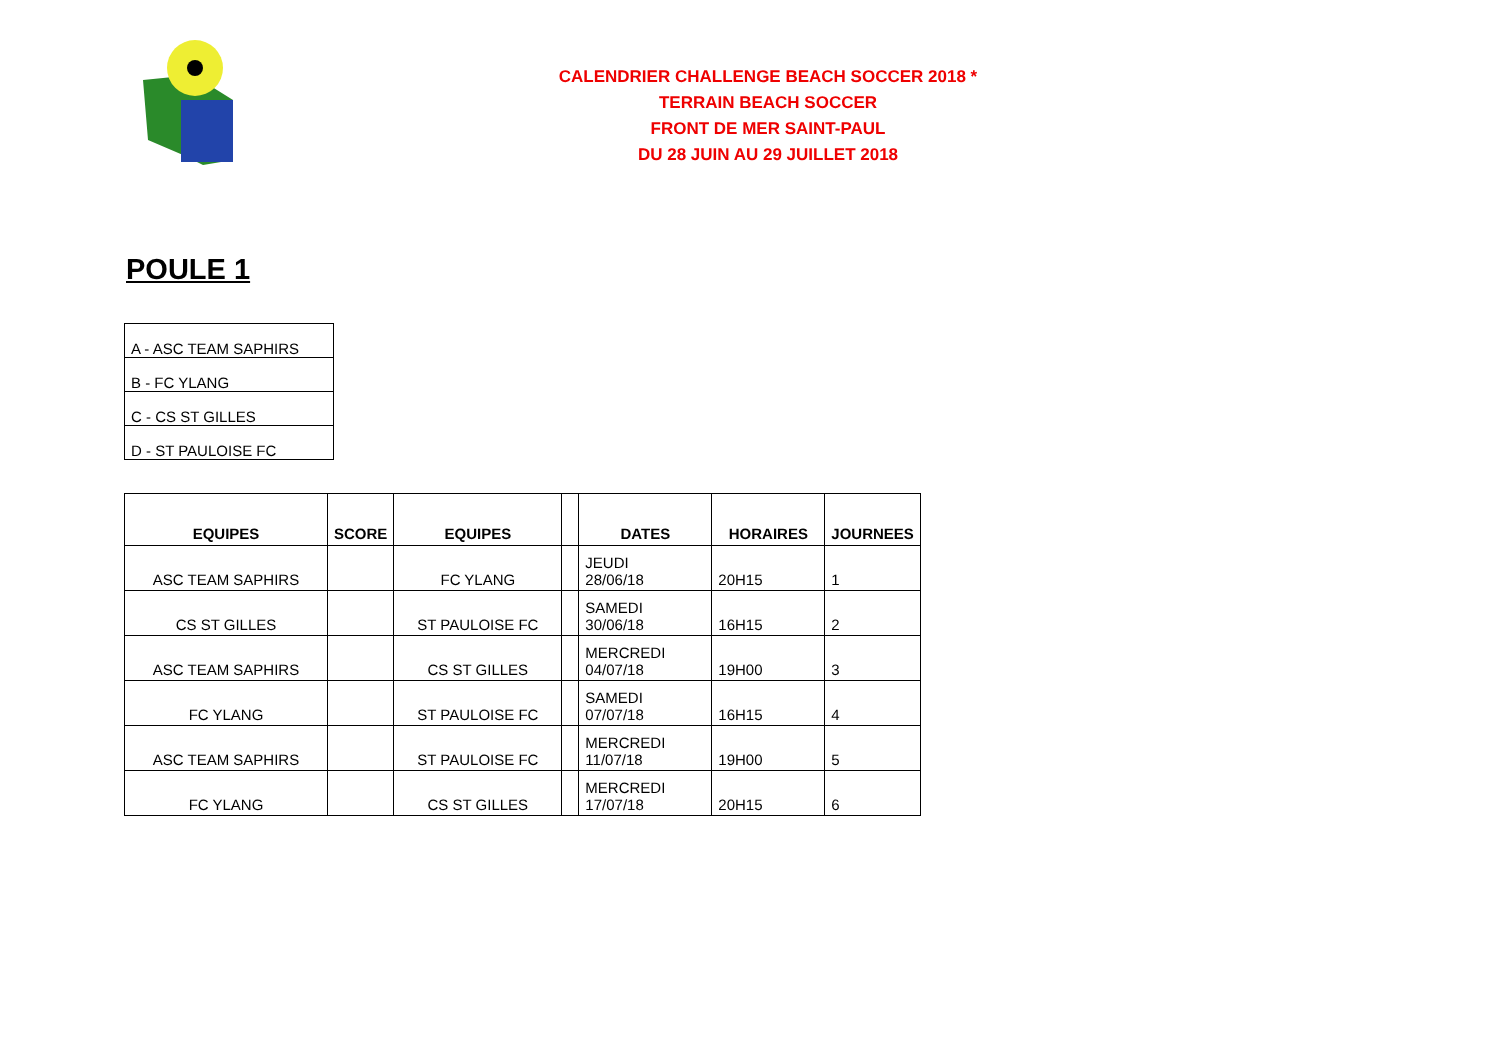CALENDRIER CHALLENGE BEACH SOCCER 2018 *
TERRAIN BEACH SOCCER
FRONT DE MER SAINT-PAUL
DU 28 JUIN AU 29 JUILLET 2018
POULE 1
| A - ASC TEAM SAPHIRS |
| B - FC YLANG |
| C - CS ST GILLES |
| D - ST PAULOISE FC |
| EQUIPES | SCORE | EQUIPES | | DATES | HORAIRES | JOURNEES |
| --- | --- | --- | --- | --- | --- | --- |
| ASC TEAM SAPHIRS | | FC YLANG | | JEUDI 28/06/18 | 20H15 | 1 |
| CS ST GILLES | | ST PAULOISE FC | | SAMEDI 30/06/18 | 16H15 | 2 |
| ASC TEAM SAPHIRS | | CS ST GILLES | | MERCREDI 04/07/18 | 19H00 | 3 |
| FC YLANG | | ST PAULOISE FC | | SAMEDI 07/07/18 | 16H15 | 4 |
| ASC TEAM SAPHIRS | | ST PAULOISE FC | | MERCREDI 11/07/18 | 19H00 | 5 |
| FC YLANG | | CS ST GILLES | | MERCREDI 17/07/18 | 20H15 | 6 |